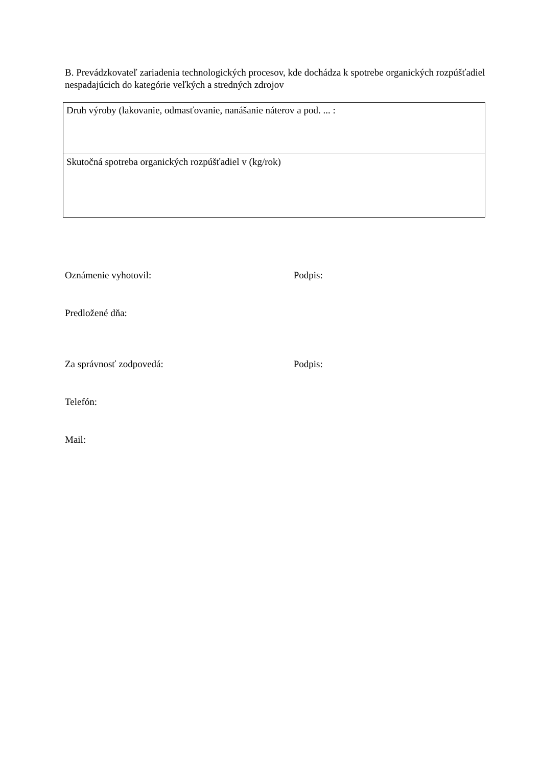B. Prevádzkovateľ zariadenia technologických procesov, kde dochádza k spotrebe organických rozpúšťadiel nespadajúcich do kategórie veľkých a stredných zdrojov
| Druh výroby (lakovanie, odmasťovanie, nanášanie náterov a pod. ... : |
| Skutočná spotreba organických rozpúšťadiel v (kg/rok) |
Oznámenie vyhotovil: Podpis:
Predložené dňa:
Za správnosť zodpovedá: Podpis:
Telefón:
Mail: